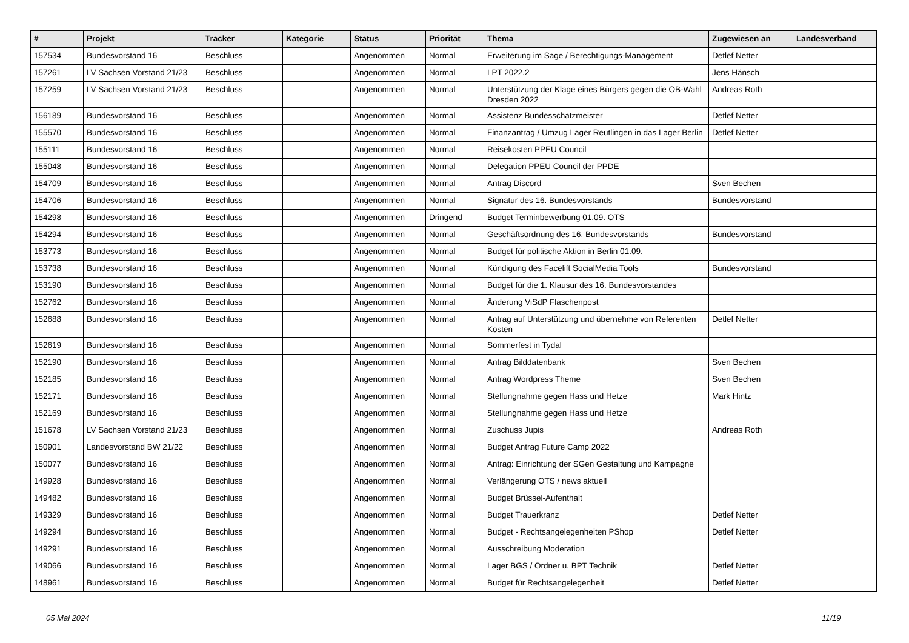| # | Projekt | Tracker | Kategorie | Status | Priorität | Thema | Zugewiesen an | Landesverband |
| --- | --- | --- | --- | --- | --- | --- | --- | --- |
| 157534 | Bundesvorstand 16 | Beschluss | | Angenommen | Normal | Erweiterung im Sage / Berechtigungs-Management | Detlef Netter | |
| 157261 | LV Sachsen Vorstand 21/23 | Beschluss | | Angenommen | Normal | LPT 2022.2 | Jens Hänsch | |
| 157259 | LV Sachsen Vorstand 21/23 | Beschluss | | Angenommen | Normal | Unterstützung der Klage eines Bürgers gegen die OB-Wahl Dresden 2022 | Andreas Roth | |
| 156189 | Bundesvorstand 16 | Beschluss | | Angenommen | Normal | Assistenz Bundesschatzmeister | Detlef Netter | |
| 155570 | Bundesvorstand 16 | Beschluss | | Angenommen | Normal | Finanzantrag / Umzug Lager Reutlingen in das Lager Berlin | Detlef Netter | |
| 155111 | Bundesvorstand 16 | Beschluss | | Angenommen | Normal | Reisekosten PPEU Council | | |
| 155048 | Bundesvorstand 16 | Beschluss | | Angenommen | Normal | Delegation PPEU Council der PPDE | | |
| 154709 | Bundesvorstand 16 | Beschluss | | Angenommen | Normal | Antrag Discord | Sven Bechen | |
| 154706 | Bundesvorstand 16 | Beschluss | | Angenommen | Normal | Signatur des 16. Bundesvorstands | Bundesvorstand | |
| 154298 | Bundesvorstand 16 | Beschluss | | Angenommen | Dringend | Budget Terminbewerbung 01.09. OTS | | |
| 154294 | Bundesvorstand 16 | Beschluss | | Angenommen | Normal | Geschäftsordnung des 16. Bundesvorstands | Bundesvorstand | |
| 153773 | Bundesvorstand 16 | Beschluss | | Angenommen | Normal | Budget für politische Aktion in Berlin 01.09. | | |
| 153738 | Bundesvorstand 16 | Beschluss | | Angenommen | Normal | Kündigung des Facelift SocialMedia Tools | Bundesvorstand | |
| 153190 | Bundesvorstand 16 | Beschluss | | Angenommen | Normal | Budget für die 1. Klausur des 16. Bundesvorstandes | | |
| 152762 | Bundesvorstand 16 | Beschluss | | Angenommen | Normal | Änderung ViSdP Flaschenpost | | |
| 152688 | Bundesvorstand 16 | Beschluss | | Angenommen | Normal | Antrag auf Unterstützung und übernehme von Referenten Kosten | Detlef Netter | |
| 152619 | Bundesvorstand 16 | Beschluss | | Angenommen | Normal | Sommerfest in Tydal | | |
| 152190 | Bundesvorstand 16 | Beschluss | | Angenommen | Normal | Antrag Bilddatenbank | Sven Bechen | |
| 152185 | Bundesvorstand 16 | Beschluss | | Angenommen | Normal | Antrag Wordpress Theme | Sven Bechen | |
| 152171 | Bundesvorstand 16 | Beschluss | | Angenommen | Normal | Stellungnahme gegen Hass und Hetze | Mark Hintz | |
| 152169 | Bundesvorstand 16 | Beschluss | | Angenommen | Normal | Stellungnahme gegen Hass und Hetze | | |
| 151678 | LV Sachsen Vorstand 21/23 | Beschluss | | Angenommen | Normal | Zuschuss Jupis | Andreas Roth | |
| 150901 | Landesvorstand BW 21/22 | Beschluss | | Angenommen | Normal | Budget Antrag Future Camp 2022 | | |
| 150077 | Bundesvorstand 16 | Beschluss | | Angenommen | Normal | Antrag: Einrichtung der SGen Gestaltung und Kampagne | | |
| 149928 | Bundesvorstand 16 | Beschluss | | Angenommen | Normal | Verlängerung OTS / news aktuell | | |
| 149482 | Bundesvorstand 16 | Beschluss | | Angenommen | Normal | Budget Brüssel-Aufenthalt | | |
| 149329 | Bundesvorstand 16 | Beschluss | | Angenommen | Normal | Budget Trauerkranz | Detlef Netter | |
| 149294 | Bundesvorstand 16 | Beschluss | | Angenommen | Normal | Budget - Rechtsangelegenheiten PShop | Detlef Netter | |
| 149291 | Bundesvorstand 16 | Beschluss | | Angenommen | Normal | Ausschreibung Moderation | | |
| 149066 | Bundesvorstand 16 | Beschluss | | Angenommen | Normal | Lager BGS / Ordner u. BPT Technik | Detlef Netter | |
| 148961 | Bundesvorstand 16 | Beschluss | | Angenommen | Normal | Budget für Rechtsangelegenheit | Detlef Netter | |
05 Mai 2024 11/19